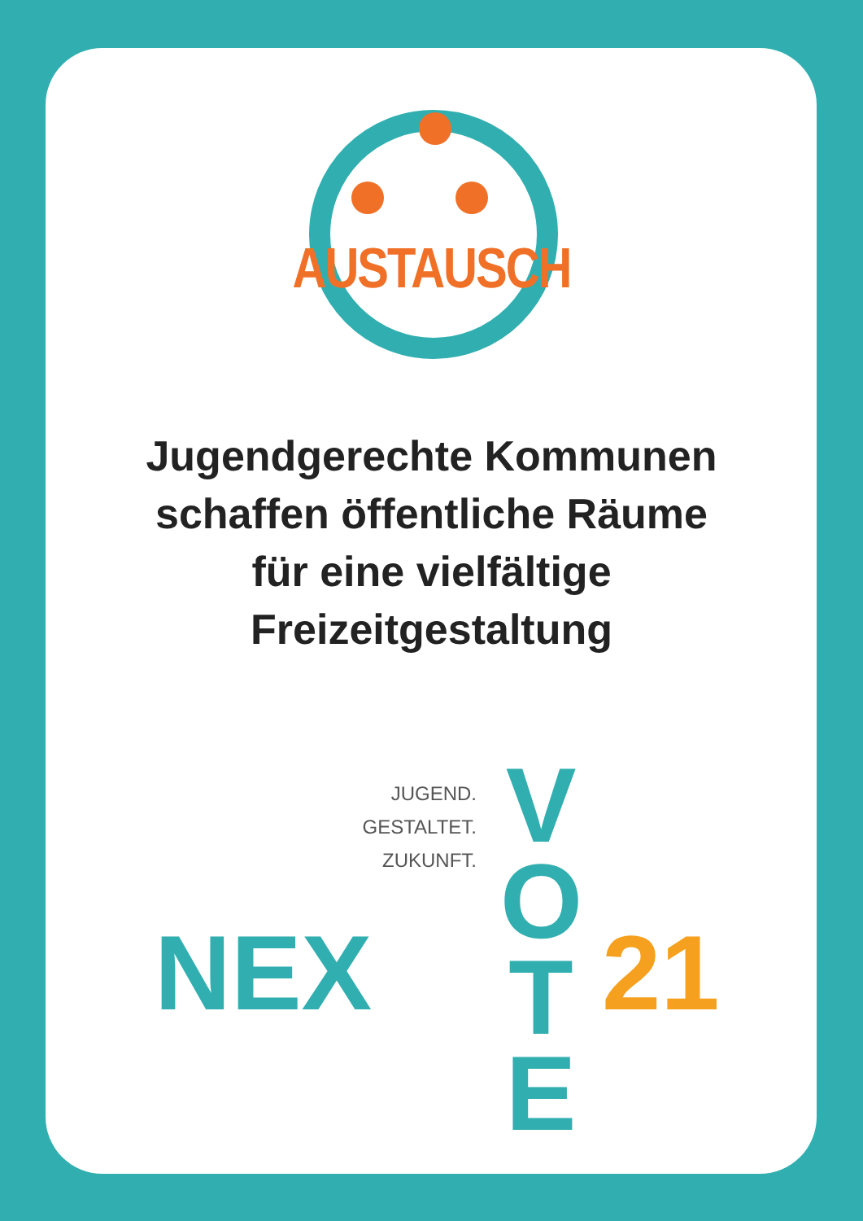AUSTAUSCH
Jugendgerechte Kommunen
schaffen öffentliche Räume
für eine vielfältige
Freizeitgestaltung
JUGEND.
GESTALTET.
ZUKUNFT.
NEX
V
O
T
E
21